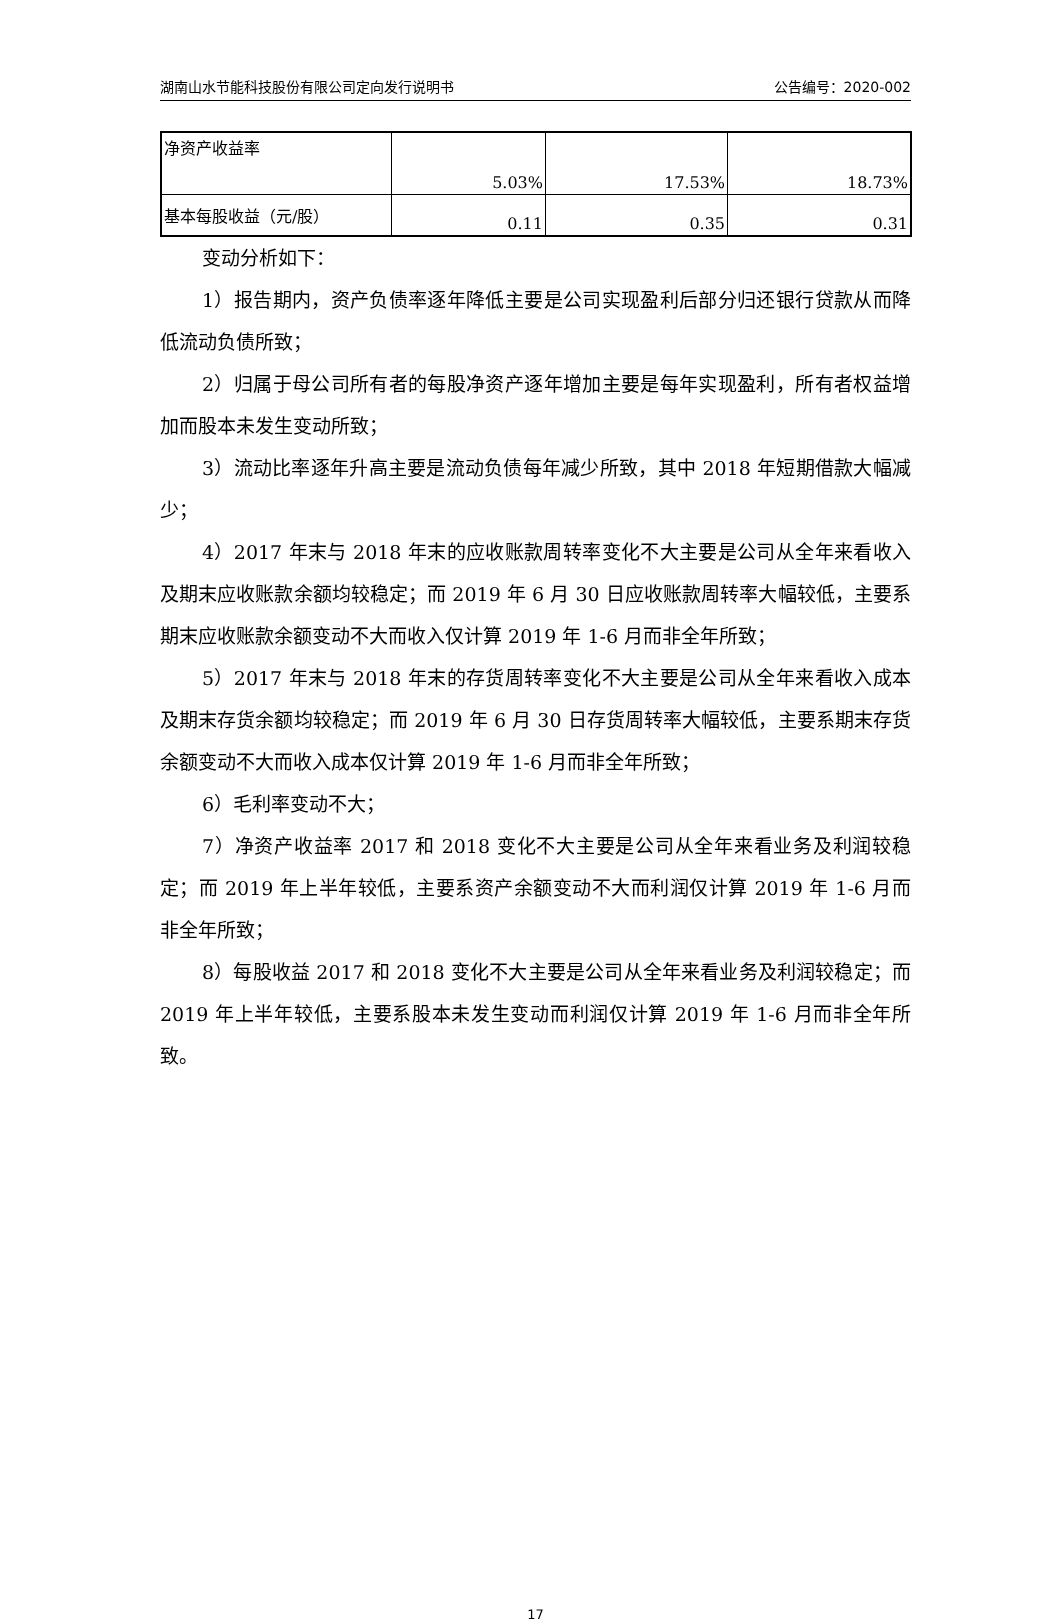湖南山水节能科技股份有限公司定向发行说明书 公告编号：2020-002
| 净资产收益率 | 5.03% | 17.53% | 18.73% |
| 基本每股收益（元/股） | 0.11 | 0.35 | 0.31 |
变动分析如下：
1）报告期内，资产负债率逐年降低主要是公司实现盈利后部分归还银行贷款从而降低流动负债所致；
2）归属于母公司所有者的每股净资产逐年增加主要是每年实现盈利，所有者权益增加而股本未发生变动所致；
3）流动比率逐年升高主要是流动负债每年减少所致，其中 2018 年短期借款大幅减少；
4）2017 年末与 2018 年末的应收账款周转率变化不大主要是公司从全年来看收入及期末应收账款余额均较稳定；而 2019 年 6 月 30 日应收账款周转率大幅较低，主要系期末应收账款余额变动不大而收入仅计算 2019 年 1-6 月而非全年所致；
5）2017 年末与 2018 年末的存货周转率变化不大主要是公司从全年来看收入成本及期末存货余额均较稳定；而 2019 年 6 月 30 日存货周转率大幅较低，主要系期末存货余额变动不大而收入成本仅计算 2019 年 1-6 月而非全年所致；
6）毛利率变动不大；
7）净资产收益率 2017 和 2018 变化不大主要是公司从全年来看业务及利润较稳定；而 2019 年上半年较低，主要系资产余额变动不大而利润仅计算 2019 年 1-6 月而非全年所致；
8）每股收益 2017 和 2018 变化不大主要是公司从全年来看业务及利润较稳定；而 2019 年上半年较低，主要系股本未发生变动而利润仅计算 2019 年 1-6 月而非全年所致。
17